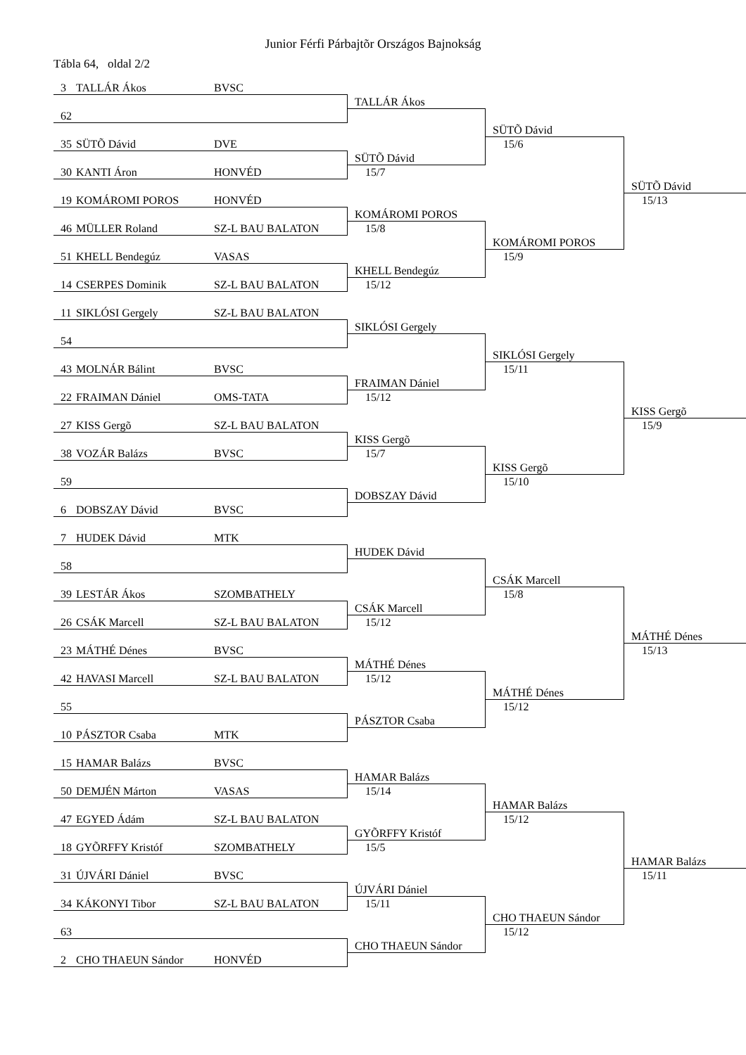Junior Férfi Párbajtõr Országos Bajnokság
Tábla 64, oldal 2/2
3 TALLÁR Ákos BVSC
62
35 SÜTÕ Dávid DVE
30 KANTI Áron HONVÉD
19 KOMÁROMI POROS HONVÉD
46 MÜLLER Roland SZ-L BAU BALATON
51 KHELL Bendegúz VASAS
14 CSERPES Dominik SZ-L BAU BALATON
11 SIKLÓSI Gergely SZ-L BAU BALATON
54
43 MOLNÁR Bálint BVSC
22 FRAIMAN Dániel OMS-TATA
27 KISS Gergõ SZ-L BAU BALATON
38 VOZÁR Balázs BVSC
59
6 DOBSZAY Dávid BVSC
7 HUDEK Dávid MTK
58
39 LESTÁR Ákos SZOMBATHELY
26 CSÁK Marcell SZ-L BAU BALATON
23 MÁTHÉ Dénes BVSC
42 HAVASI Marcell SZ-L BAU BALATON
55
10 PÁSZTOR Csaba MTK
15 HAMAR Balázs BVSC
50 DEMJÉN Márton VASAS
47 EGYED Ádám SZ-L BAU BALATON
18 GYÕRFFY Kristóf SZOMBATHELY
31 ÚJVÁRI Dániel BVSC
34 KÁKONYI Tibor SZ-L BAU BALATON
63
2 CHO THAEUN Sándor HONVÉD
TALLÁR Ákos
SÜTÕ Dávid
15/7
KOMÁROMI POROS
15/8
KHELL Bendegúz
15/12
SIKLÓSI Gergely
FRAIMAN Dániel
15/12
KISS Gergõ
15/7
DOBSZAY Dávid
HUDEK Dávid
CSÁK Marcell
15/12
MÁTHÉ Dénes
15/12
PÁSZTOR Csaba
HAMAR Balázs
15/14
GYÕRFFY Kristóf
15/5
ÚJVÁRI Dániel
15/11
CHO THAEUN Sándor
SÜTÕ Dávid
15/6
KOMÁROMI POROS
15/9
SIKLÓSI Gergely
15/11
KISS Gergõ
15/10
CSÁK Marcell
15/8
MÁTHÉ Dénes
15/12
HAMAR Balázs
15/12
CHO THAEUN Sándor
15/12
SÜTÕ Dávid
15/13
KISS Gergõ
15/9
MÁTHÉ Dénes
15/13
HAMAR Balázs
15/11